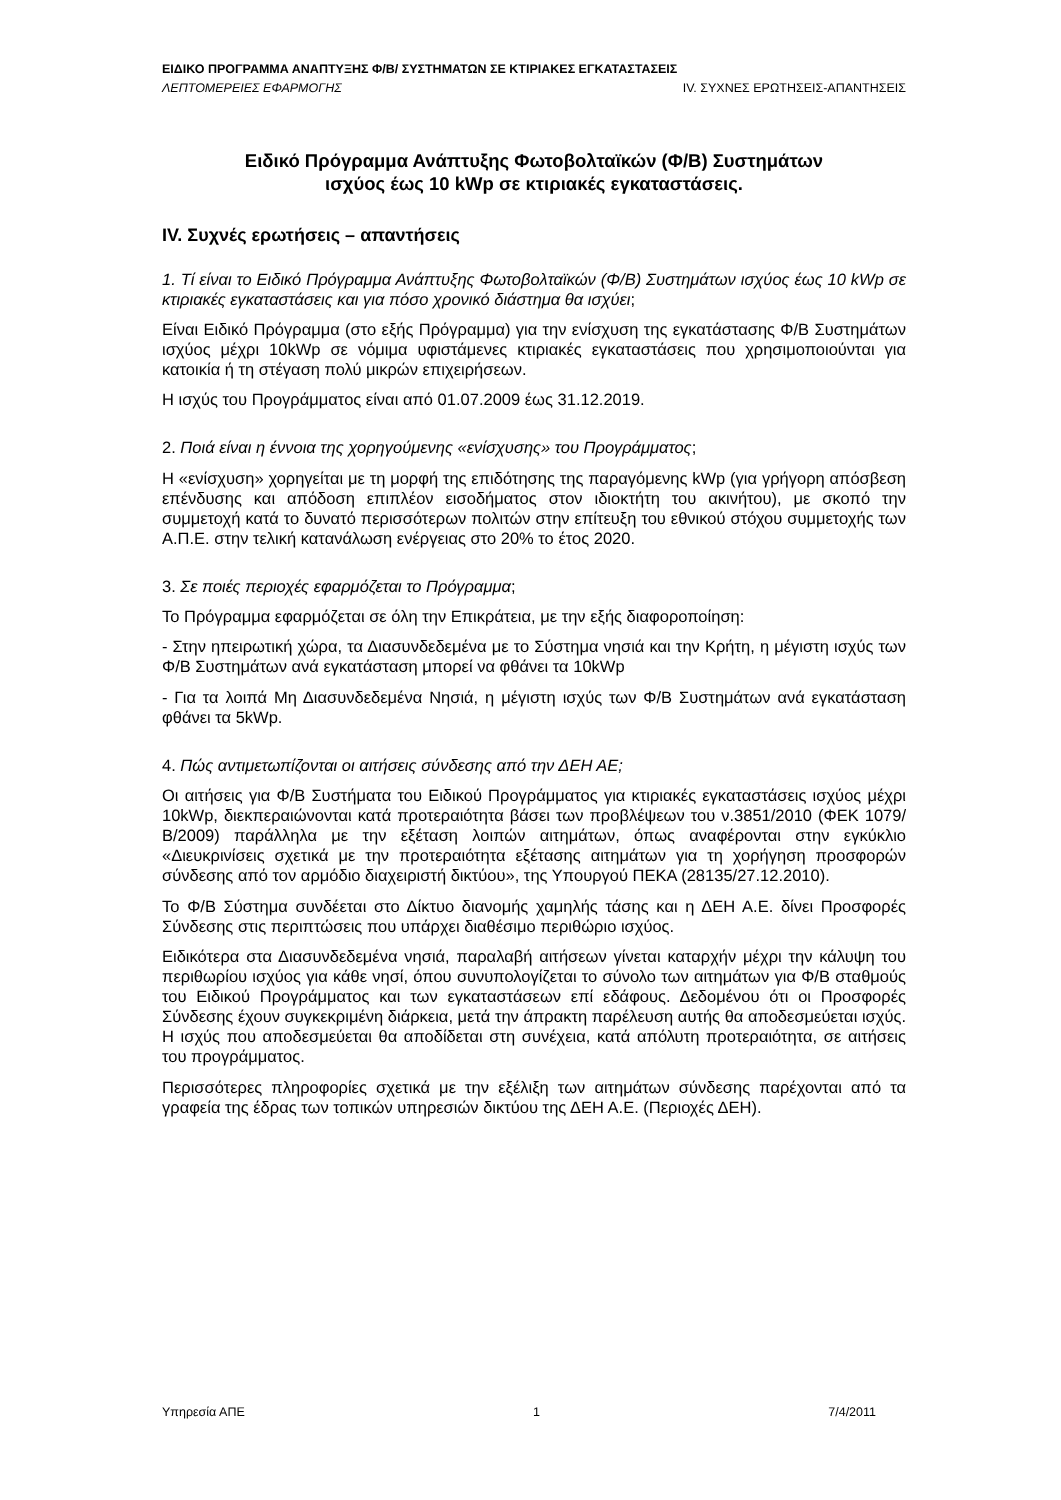ΕΙΔΙΚΟ ΠΡΟΓΡΑΜΜΑ ΑΝΑΠΤΥΞΗΣ Φ/Β/ ΣΥΣΤΗΜΑΤΩΝ ΣΕ ΚΤΙΡΙΑΚΕΣ ΕΓΚΑΤΑΣΤΑΣΕΙΣ
ΛΕΠΤΟΜΕΡΕΙΕΣ ΕΦΑΡΜΟΓΗΣ IV. ΣΥΧΝΕΣ ΕΡΩΤΗΣΕΙΣ-ΑΠΑΝΤΗΣΕΙΣ
Ειδικό Πρόγραμμα Ανάπτυξης Φωτοβολταϊκών (Φ/Β) Συστημάτων
ισχύος έως 10 kWp σε κτιριακές εγκαταστάσεις.
IV. Συχνές ερωτήσεις – απαντήσεις
1. Τί είναι το Ειδικό Πρόγραμμα Ανάπτυξης Φωτοβολταϊκών (Φ/Β) Συστημάτων ισχύος έως 10 kWp σε κτιριακές εγκαταστάσεις και για πόσο χρονικό διάστημα θα ισχύει;
Είναι Ειδικό Πρόγραμμα (στο εξής Πρόγραμμα) για την ενίσχυση της εγκατάστασης Φ/Β Συστημάτων ισχύος μέχρι 10kWp σε νόμιμα υφιστάμενες κτιριακές εγκαταστάσεις που χρησιμοποιούνται για κατοικία ή τη στέγαση πολύ μικρών επιχειρήσεων.
Η ισχύς του Προγράμματος είναι από 01.07.2009 έως 31.12.2019.
2. Ποιά είναι η έννοια της χορηγούμενης «ενίσχυσης» του Προγράμματος;
Η «ενίσχυση» χορηγείται με τη μορφή της επιδότησης της παραγόμενης kWp (για γρήγορη απόσβεση επένδυσης και απόδοση επιπλέον εισοδήματος στον ιδιοκτήτη του ακινήτου), με σκοπό την συμμετοχή κατά το δυνατό περισσότερων πολιτών στην επίτευξη του εθνικού στόχου συμμετοχής των Α.Π.Ε. στην τελική κατανάλωση ενέργειας στο 20% το έτος 2020.
3. Σε ποιές περιοχές εφαρμόζεται το Πρόγραμμα;
Το Πρόγραμμα εφαρμόζεται σε όλη την Επικράτεια, με την εξής διαφοροποίηση:
- Στην ηπειρωτική χώρα, τα Διασυνδεδεμένα με το Σύστημα νησιά και την Κρήτη, η μέγιστη ισχύς των Φ/Β Συστημάτων ανά εγκατάσταση μπορεί να φθάνει τα 10kWp
- Για τα λοιπά Μη Διασυνδεδεμένα Νησιά, η μέγιστη ισχύς των Φ/Β Συστημάτων ανά εγκατάσταση φθάνει τα 5kWp.
4. Πώς αντιμετωπίζονται οι αιτήσεις σύνδεσης από την ΔΕΗ ΑΕ;
Οι αιτήσεις για Φ/Β Συστήματα του Ειδικού Προγράμματος για κτιριακές εγκαταστάσεις ισχύος μέχρι 10kWp, διεκπεραιώνονται κατά προτεραιότητα βάσει των προβλέψεων του ν.3851/2010 (ΦΕΚ 1079/Β/2009) παράλληλα με την εξέταση λοιπών αιτημάτων, όπως αναφέρονται στην εγκύκλιο «Διευκρινίσεις σχετικά με την προτεραιότητα εξέτασης αιτημάτων για τη χορήγηση προσφορών σύνδεσης από τον αρμόδιο διαχειριστή δικτύου», της Υπουργού ΠΕΚΑ (28135/27.12.2010).
Το Φ/Β Σύστημα συνδέεται στο Δίκτυο διανομής χαμηλής τάσης και η ΔΕΗ Α.Ε. δίνει Προσφορές Σύνδεσης στις περιπτώσεις που υπάρχει διαθέσιμο περιθώριο ισχύος.
Ειδικότερα στα Διασυνδεδεμένα νησιά, παραλαβή αιτήσεων γίνεται καταρχήν μέχρι την κάλυψη του περιθωρίου ισχύος για κάθε νησί, όπου συνυπολογίζεται το σύνολο των αιτημάτων για Φ/Β σταθμούς του Ειδικού Προγράμματος και των εγκαταστάσεων επί εδάφους. Δεδομένου ότι οι Προσφορές Σύνδεσης έχουν συγκεκριμένη διάρκεια, μετά την άπρακτη παρέλευση αυτής θα αποδεσμεύεται ισχύς. Η ισχύς που αποδεσμεύεται θα αποδίδεται στη συνέχεια, κατά απόλυτη προτεραιότητα, σε αιτήσεις του προγράμματος.
Περισσότερες πληροφορίες σχετικά με την εξέλιξη των αιτημάτων σύνδεσης παρέχονται από τα γραφεία της έδρας των τοπικών υπηρεσιών δικτύου της ΔΕΗ Α.Ε. (Περιοχές ΔΕΗ).
Υπηρεσία ΑΠΕ 1 7/4/2011